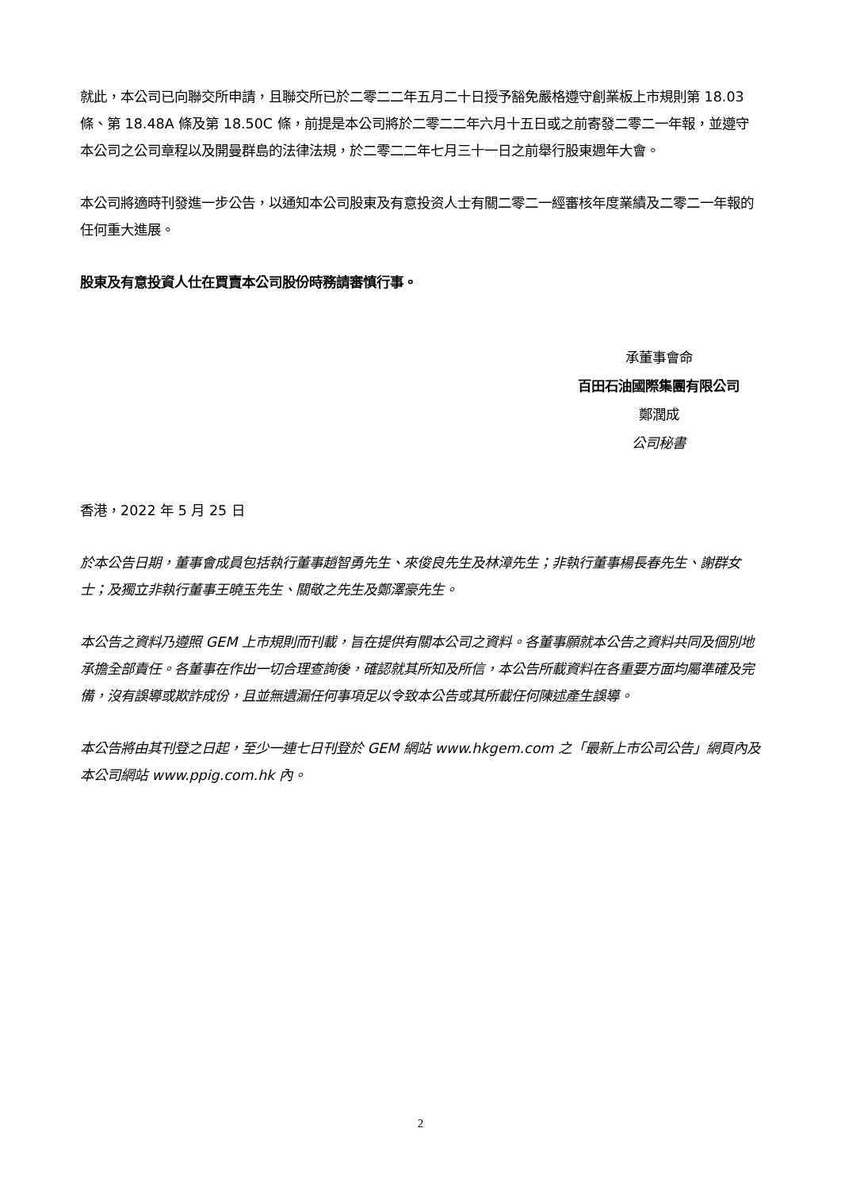就此，本公司已向聯交所申請，且聯交所已於二零二二年五月二十日授予豁免嚴格遵守創業板上市規則第 18.03 條、第 18.48A 條及第 18.50C 條，前提是本公司將於二零二二年六月十五日或之前寄發二零二一年報，並遵守本公司之公司章程以及開曼群島的法律法規，於二零二二年七月三十一日之前舉行股東週年大會。
本公司將適時刊發進一步公告，以通知本公司股東及有意投资人士有關二零二一經審核年度業績及二零二一年報的任何重大進展。
股東及有意投資人仕在買賣本公司股份時務請審慎行事。
承董事會命
百田石油國際集團有限公司
鄭潤成
公司秘書
香港，2022 年 5 月 25 日
於本公告日期，董事會成員包括執行董事趙智勇先生、來俊良先生及林漳先生；非執行董事楊長春先生、謝群女士；及獨立非執行董事王曉玉先生、關敬之先生及鄭澤豪先生。
本公告之資料乃遵照 GEM 上市規則而刊載，旨在提供有關本公司之資料。各董事願就本公告之資料共同及個別地承擔全部責任。各董事在作出一切合理查詢後，確認就其所知及所信，本公告所載資料在各重要方面均屬準確及完備，沒有誤導或欺詐成份，且並無遺漏任何事項足以令致本公告或其所載任何陳述產生誤導。
本公告將由其刊登之日起，至少一連七日刊登於 GEM 網站 www.hkgem.com 之「最新上市公司公告」網頁內及本公司網站 www.ppig.com.hk 內。
2